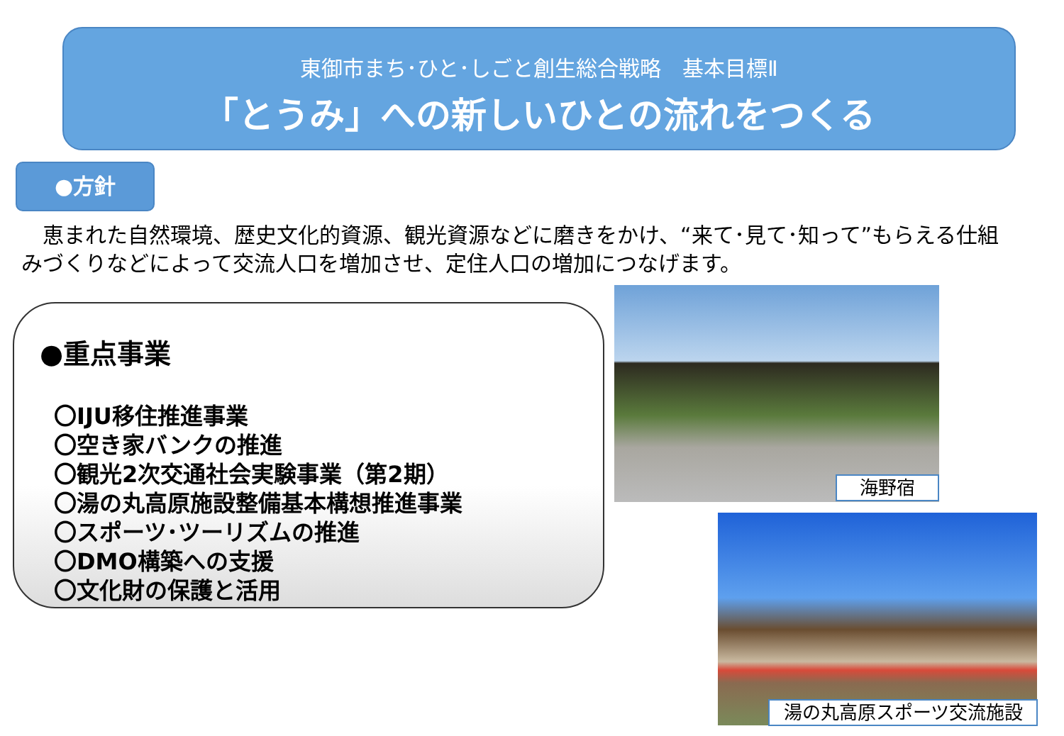東御市まち･ひと･しごと創生総合戦略　基本目標Ⅱ
「とうみ」への新しいひとの流れをつくる
●方針
　恵まれた自然環境、歴史文化的資源、観光資源などに磨きをかけ、“来て･見て･知って”もらえる仕組みづくりなどによって交流人口を増加させ、定住人口の増加につなげます。
●重点事業
〇IJU移住推進事業
〇空き家バンクの推進
〇観光2次交通社会実験事業（第2期）
〇湯の丸高原施設整備基本構想推進事業
〇スポーツ･ツーリズムの推進
〇DMO構築への支援
〇文化財の保護と活用
海野宿
湯の丸高原スポーツ交流施設